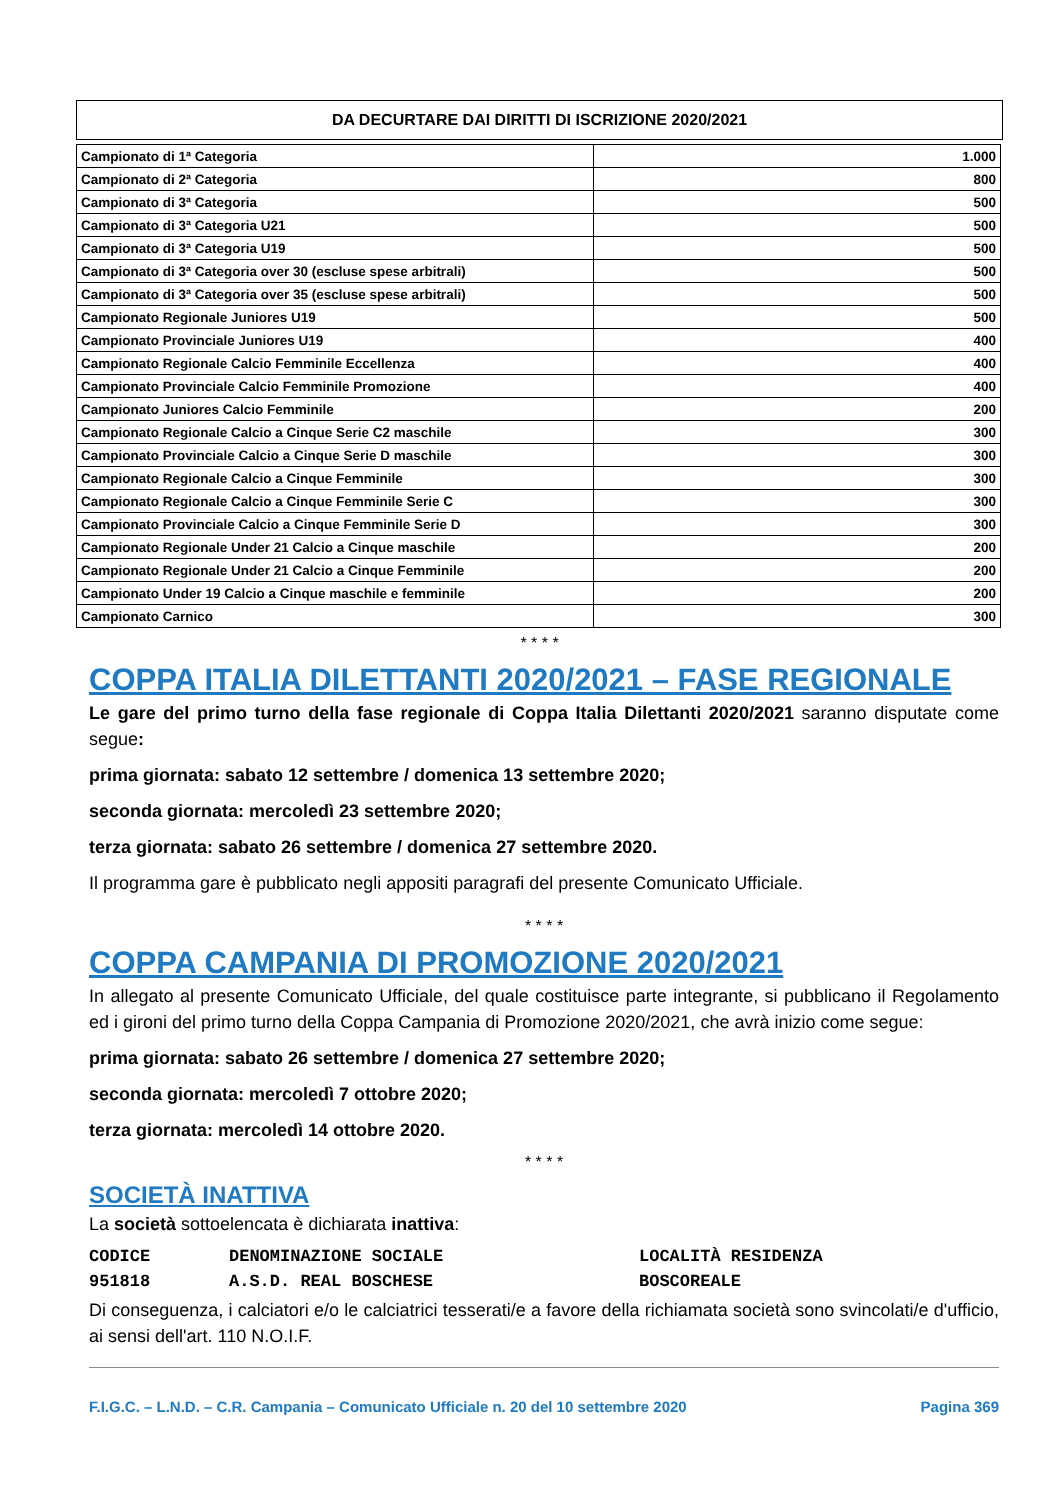DA DECURTARE DAI DIRITTI DI ISCRIZIONE 2020/2021
| Campionato di 1ª Categoria | 1.000 |
| Campionato di 2ª Categoria | 800 |
| Campionato di 3ª Categoria | 500 |
| Campionato di 3ª Categoria U21 | 500 |
| Campionato di 3ª Categoria U19 | 500 |
| Campionato di 3ª Categoria over 30 (escluse spese arbitrali) | 500 |
| Campionato di 3ª Categoria over 35 (escluse spese arbitrali) | 500 |
| Campionato Regionale Juniores U19 | 500 |
| Campionato Provinciale Juniores U19 | 400 |
| Campionato Regionale Calcio Femminile Eccellenza | 400 |
| Campionato Provinciale Calcio Femminile Promozione | 400 |
| Campionato Juniores Calcio Femminile | 200 |
| Campionato Regionale Calcio a Cinque Serie C2 maschile | 300 |
| Campionato Provinciale Calcio a Cinque Serie D maschile | 300 |
| Campionato Regionale Calcio a Cinque Femminile | 300 |
| Campionato Regionale Calcio a Cinque Femminile Serie C | 300 |
| Campionato Provinciale Calcio a Cinque Femminile Serie D | 300 |
| Campionato Regionale Under 21 Calcio a Cinque maschile | 200 |
| Campionato Regionale Under 21 Calcio a Cinque Femminile | 200 |
| Campionato Under 19 Calcio a Cinque maschile e femminile | 200 |
| Campionato Carnico | 300 |
* * * *
COPPA ITALIA DILETTANTI 2020/2021 – FASE REGIONALE
Le gare del primo turno della fase regionale di Coppa Italia Dilettanti 2020/2021 saranno disputate come segue:
prima giornata: sabato 12 settembre / domenica 13 settembre 2020;
seconda giornata: mercoledì 23 settembre 2020;
terza giornata: sabato 26 settembre / domenica 27 settembre 2020.
Il programma gare è pubblicato negli appositi paragrafi del presente Comunicato Ufficiale.
* * * *
COPPA CAMPANIA DI PROMOZIONE 2020/2021
In allegato al presente Comunicato Ufficiale, del quale costituisce parte integrante, si pubblicano il Regolamento ed i gironi del primo turno della Coppa Campania di Promozione 2020/2021, che avrà inizio come segue:
prima giornata: sabato 26 settembre / domenica 27 settembre 2020;
seconda giornata: mercoledì 7 ottobre 2020;
terza giornata: mercoledì 14 ottobre 2020.
* * * *
SOCIETÀ INATTIVA
La società sottoelencata è dichiarata inattiva:
CODICE DENOMINAZIONE SOCIALE LOCALITÀ RESIDENZA
951818 A.S.D. REAL BOSCHESE BOSCOREALE
Di conseguenza, i calciatori e/o le calciatrici tesserati/e a favore della richiamata società sono svincolati/e d'ufficio, ai sensi dell'art. 110 N.O.I.F.
F.I.G.C. – L.N.D. – C.R. Campania – Comunicato Ufficiale n. 20 del 10 settembre 2020 Pagina 369